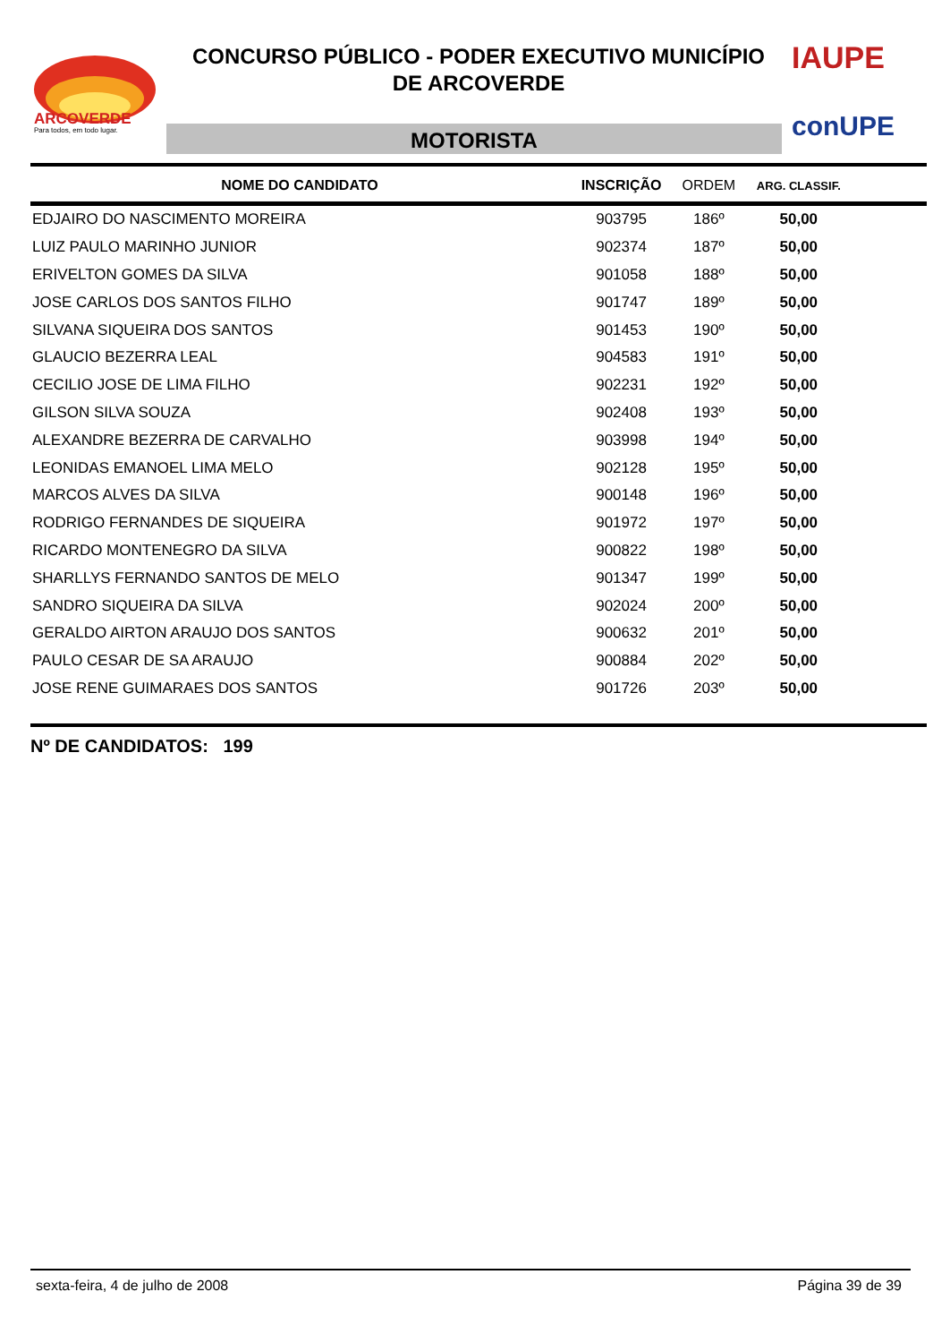ARCOVERDE
Para todos, em todo lugar.
CONCURSO PÚBLICO - PODER EXECUTIVO MUNICÍPIO
DE ARCOVERDE
MOTORISTA
IAUPE
conUPE
| NOME DO CANDIDATO | INSCRIÇÃO | ORDEM | ARG. CLASSIF. | |
| --- | --- | --- | --- | --- |
| EDJAIRO DO NASCIMENTO MOREIRA | 903795 | 186º | 50,00 | |
| LUIZ PAULO MARINHO JUNIOR | 902374 | 187º | 50,00 | |
| ERIVELTON GOMES DA SILVA | 901058 | 188º | 50,00 | |
| JOSE CARLOS DOS SANTOS FILHO | 901747 | 189º | 50,00 | |
| SILVANA SIQUEIRA DOS SANTOS | 901453 | 190º | 50,00 | |
| GLAUCIO BEZERRA LEAL | 904583 | 191º | 50,00 | |
| CECILIO JOSE DE LIMA FILHO | 902231 | 192º | 50,00 | |
| GILSON SILVA SOUZA | 902408 | 193º | 50,00 | |
| ALEXANDRE BEZERRA DE CARVALHO | 903998 | 194º | 50,00 | |
| LEONIDAS EMANOEL LIMA MELO | 902128 | 195º | 50,00 | |
| MARCOS ALVES DA SILVA | 900148 | 196º | 50,00 | |
| RODRIGO FERNANDES DE SIQUEIRA | 901972 | 197º | 50,00 | |
| RICARDO MONTENEGRO DA SILVA | 900822 | 198º | 50,00 | |
| SHARLLYS FERNANDO SANTOS DE MELO | 901347 | 199º | 50,00 | |
| SANDRO SIQUEIRA DA SILVA | 902024 | 200º | 50,00 | |
| GERALDO AIRTON ARAUJO DOS SANTOS | 900632 | 201º | 50,00 | |
| PAULO CESAR DE SA ARAUJO | 900884 | 202º | 50,00 | |
| JOSE RENE GUIMARAES DOS SANTOS | 901726 | 203º | 50,00 | |
Nº DE CANDIDATOS: 199
sexta-feira, 4 de julho de 2008 Página 39 de 39